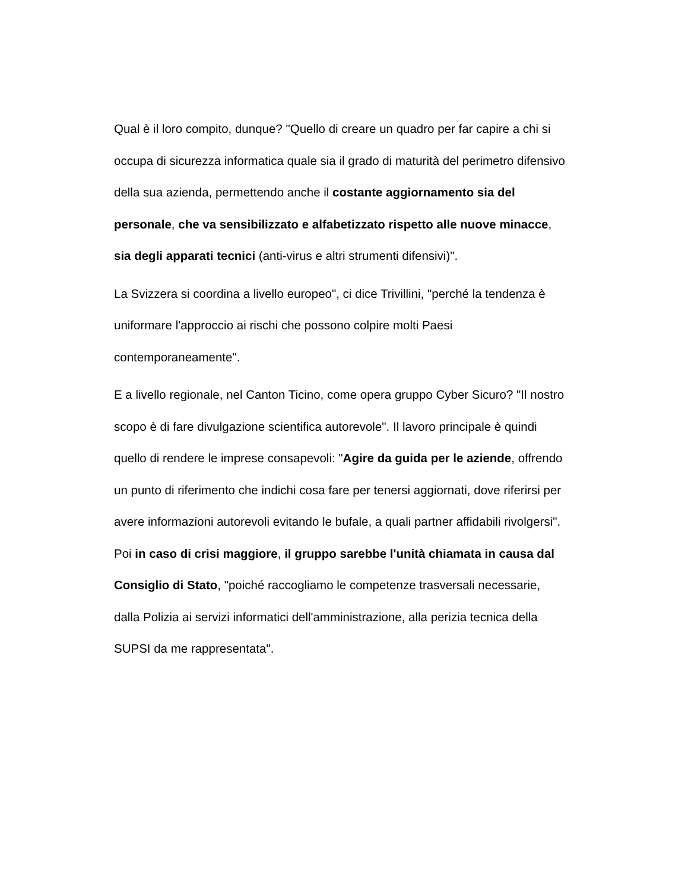Qual è il loro compito, dunque? "Quello di creare un quadro per far capire a chi si occupa di sicurezza informatica quale sia il grado di maturità del perimetro difensivo della sua azienda, permettendo anche il costante aggiornamento sia del personale, che va sensibilizzato e alfabetizzato rispetto alle nuove minacce, sia degli apparati tecnici (anti-virus e altri strumenti difensivi)".
La Svizzera si coordina a livello europeo", ci dice Trivillini, "perché la tendenza è uniformare l'approccio ai rischi che possono colpire molti Paesi contemporaneamente".
E a livello regionale, nel Canton Ticino, come opera gruppo Cyber Sicuro? "Il nostro scopo è di fare divulgazione scientifica autorevole". Il lavoro principale è quindi quello di rendere le imprese consapevoli: "Agire da guida per le aziende, offrendo un punto di riferimento che indichi cosa fare per tenersi aggiornati, dove riferirsi per avere informazioni autorevoli evitando le bufale, a quali partner affidabili rivolgersi". Poi in caso di crisi maggiore, il gruppo sarebbe l'unità chiamata in causa dal Consiglio di Stato, "poiché raccogliamo le competenze trasversali necessarie, dalla Polizia ai servizi informatici dell'amministrazione, alla perizia tecnica della SUPSI da me rappresentata".